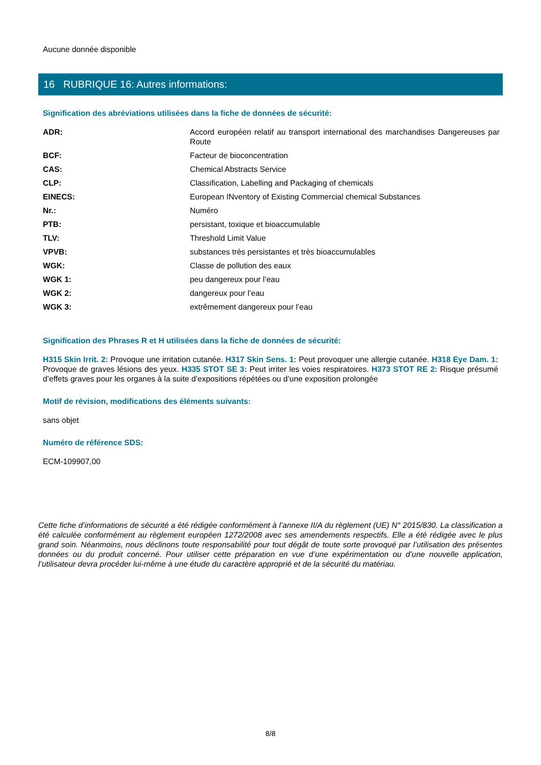Aucune donnée disponible
16 RUBRIQUE 16: Autres informations:
Signification des abréviations utilisées dans la fiche de données de sécurité:
| ADR: | Accord européen relatif au transport international des marchandises Dangereuses par Route |
| BCF: | Facteur de bioconcentration |
| CAS: | Chemical Abstracts Service |
| CLP: | Classification, Labelling and Packaging of chemicals |
| EINECS: | European INventory of Existing Commercial chemical Substances |
| Nr.: | Numéro |
| PTB: | persistant, toxique et bioaccumulable |
| TLV: | Threshold Limit Value |
| VPVB: | substances très persistantes et très bioaccumulables |
| WGK: | Classe de pollution des eaux |
| WGK 1: | peu dangereux pour l’eau |
| WGK 2: | dangereux pour l’eau |
| WGK 3: | extrêmement dangereux pour l’eau |
Signification des Phrases R et H utilisées dans la fiche de données de sécurité:
H315 Skin Irrit. 2: Provoque une irritation cutanée. H317 Skin Sens. 1: Peut provoquer une allergie cutanée. H318 Eye Dam. 1: Provoque de graves lésions des yeux. H335 STOT SE 3: Peut irriter les voies respiratoires. H373 STOT RE 2: Risque présumé d’effets graves pour les organes à la suite d’expositions répétées ou d’une exposition prolongée
Motif de révision, modifications des éléments suivants:
sans objet
Numéro de référence SDS:
ECM-109907,00
Cette fiche d’informations de sécurité a été rédigée conformément à l’annexe II/A du règlement (UE) N° 2015/830. La classification a été calculée conformément au règlement européen 1272/2008 avec ses amendements respectifs. Elle a été rédigée avec le plus grand soin. Néanmoins, nous déclinons toute responsabilité pour tout dégât de toute sorte provoqué par l’utilisation des présentes données ou du produit concerné. Pour utiliser cette préparation en vue d’une expérimentation ou d’une nouvelle application, l’utilisateur devra procéder lui-même à une étude du caractère approprié et de la sécurité du matériau.
8/8